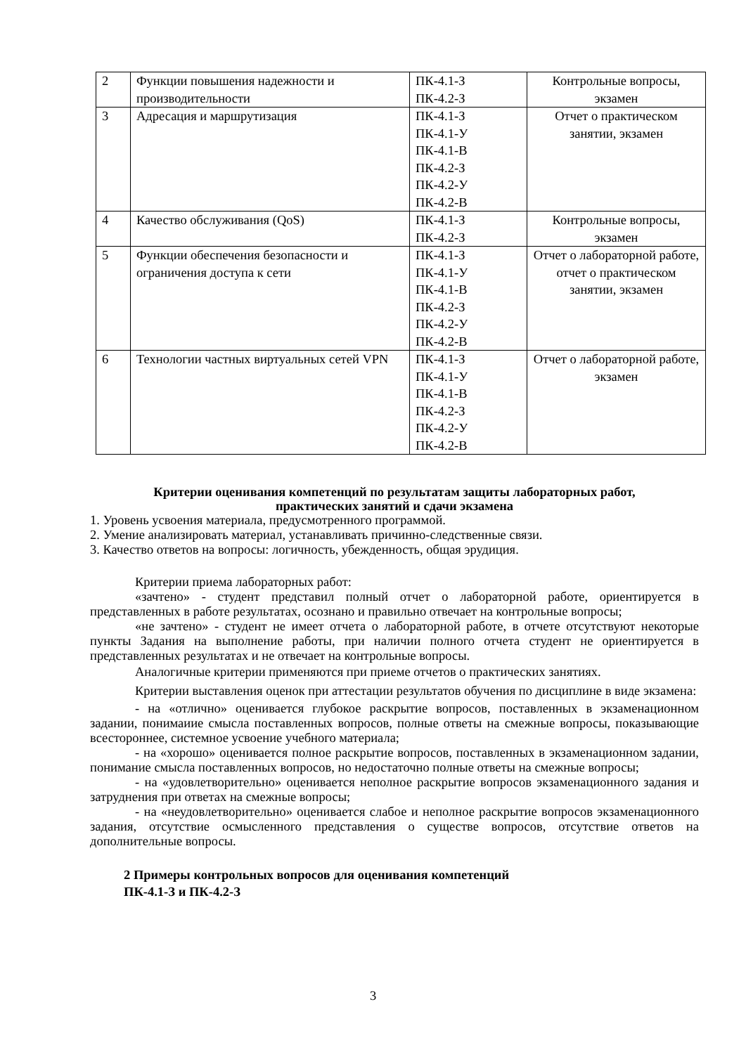| 2 | Функции повышения надежности и производительности | ПК-4.1-З ПК-4.2-З | Контрольные вопросы, экзамен |
| 3 | Адресация и маршрутизация | ПК-4.1-З ПК-4.1-У ПК-4.1-В ПК-4.2-З ПК-4.2-У ПК-4.2-В | Отчет о практическом занятии, экзамен |
| 4 | Качество обслуживания (QoS) | ПК-4.1-З ПК-4.2-З | Контрольные вопросы, экзамен |
| 5 | Функции обеспечения безопасности и ограничения доступа к сети | ПК-4.1-З ПК-4.1-У ПК-4.1-В ПК-4.2-З ПК-4.2-У ПК-4.2-В | Отчет о лабораторной работе, отчет о практическом занятии, экзамен |
| 6 | Технологии частных виртуальных сетей VPN | ПК-4.1-З ПК-4.1-У ПК-4.1-В ПК-4.2-З ПК-4.2-У ПК-4.2-В | Отчет о лабораторной работе, экзамен |
Критерии оценивания компетенций по результатам защиты лабораторных работ,
практических занятий и сдачи экзамена
1. Уровень усвоения материала, предусмотренного программой.
2. Умение анализировать материал, устанавливать причинно-следственные связи.
3. Качество ответов на вопросы: логичность, убежденность, общая эрудиция.
Критерии приема лабораторных работ:
«зачтено» - студент представил полный отчет о лабораторной работе, ориентируется в представленных в работе результатах, осознано и правильно отвечает на контрольные вопросы;
«не зачтено» - студент не имеет отчета о лабораторной работе, в отчете отсутствуют некоторые пункты Задания на выполнение работы, при наличии полного отчета студент не ориентируется в представленных результатах и не отвечает на контрольные вопросы.
Аналогичные критерии применяются при приеме отчетов о практических занятиях.
Критерии выставления оценок при аттестации результатов обучения по дисциплине в виде экзамена:
- на «отлично» оценивается глубокое раскрытие вопросов, поставленных в экзаменационном задании, понимаиие смысла поставленных вопросов, полные ответы на смежные вопросы, показывающие всестороннее, системное усвоение учебного материала;
- на «хорошо» оценивается полное раскрытие вопросов, поставленных в экзаменационном задании, понимание смысла поставленных вопросов, но недостаточно полные ответы на смежные вопросы;
- на «удовлетворительно» оценивается неполное раскрытие вопросов экзаменационного задания и затруднения при ответах на смежные вопросы;
- на «неудовлетворительно» оценивается слабое и неполное раскрытие вопросов экзаменационного задания, отсутствие осмысленного представления о существе вопросов, отсутствие ответов на дополнительные вопросы.
2 Примеры контрольных вопросов для оценивания компетенций
ПК-4.1-З и ПК-4.2-З
3